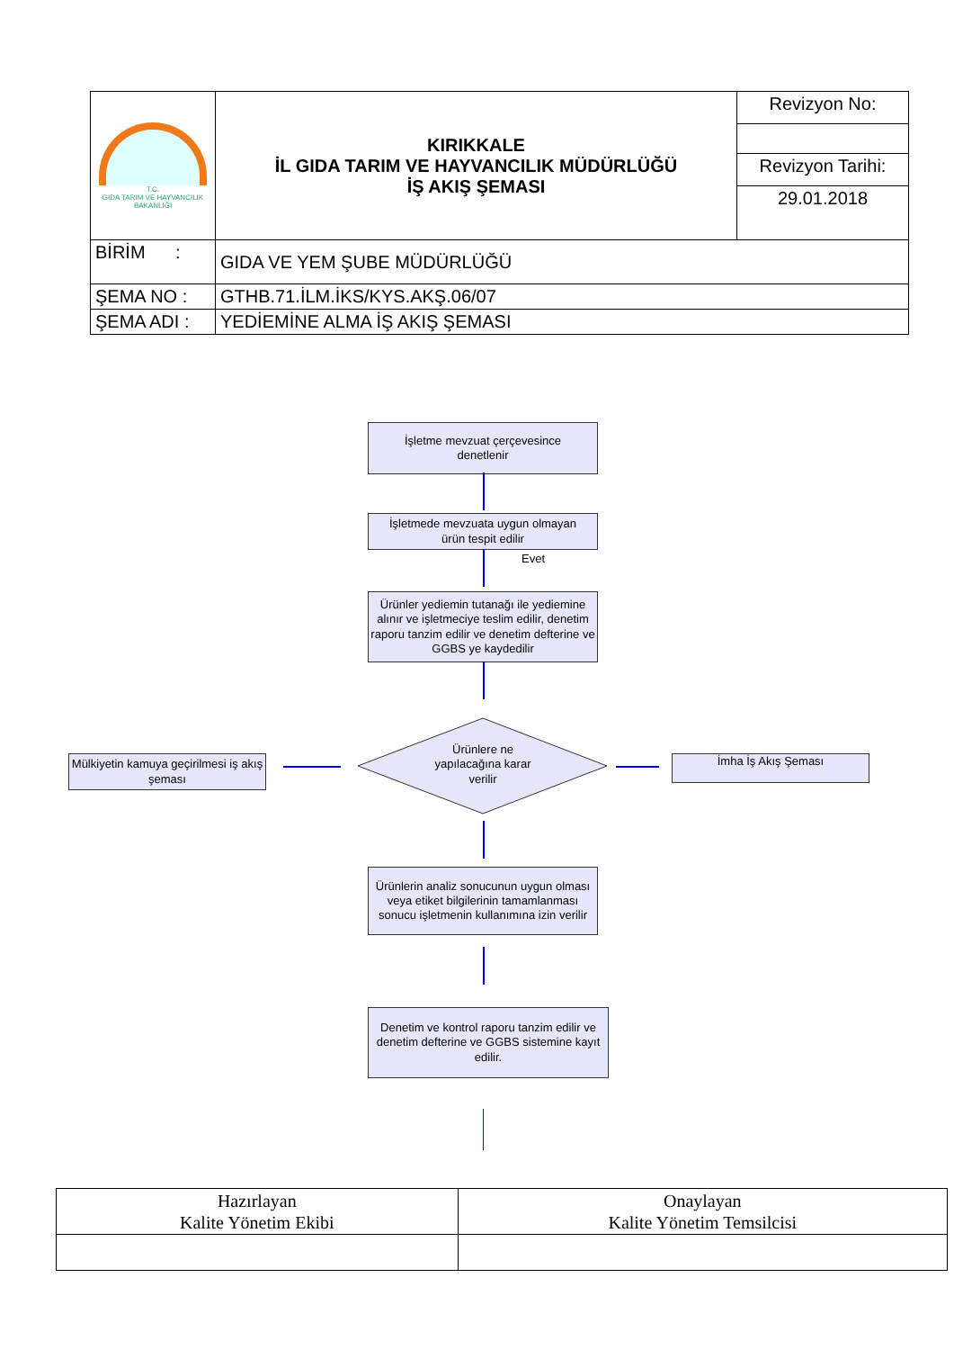| T.C. GIDA TARIM VE HAYVANCILIK BAKANLIĞI | KIRIKKALE İL GIDA TARIM VE HAYVANCILIK MÜDÜRLÜĞÜ İŞ AKIŞ ŞEMASI | Revizyon No: |
| | | Revizyon Tarihi: |
| | | 29.01.2018 |
| BİRİM : | GIDA VE YEM ŞUBE MÜDÜRLÜĞÜ | |
| ŞEMA NO : | GTHB.71.İLM.İKS/KYS.AKŞ.06/07 | |
| ŞEMA ADI : | YEDİEMİNE ALMA İŞ AKIŞ ŞEMASI | |
İşletme mevzuat çerçevesince
denetlenir
İşletmede mevzuata uygun olmayan
ürün tespit edilir
Evet
Ürünler yediemin tutanağı ile yediemine alınır ve işletmeciye teslim edilir, denetim raporu tanzim edilir ve denetim defterine ve GGBS ye kaydedilir
Ürünlere ne yapılacağına karar verilir
Mülkiyetin kamuya geçirilmesi iş akış şeması
İmha İş Akış Şeması
Ürünlerin analiz sonucunun uygun olması veya etiket bilgilerinin tamamlanması sonucu işletmenin kullanımına izin verilir
Denetim ve kontrol raporu tanzim edilir ve denetim defterine ve GGBS sistemine kayıt edilir.
| Hazırlayan Kalite Yönetim Ekibi | Onaylayan Kalite Yönetim Temsilcisi |